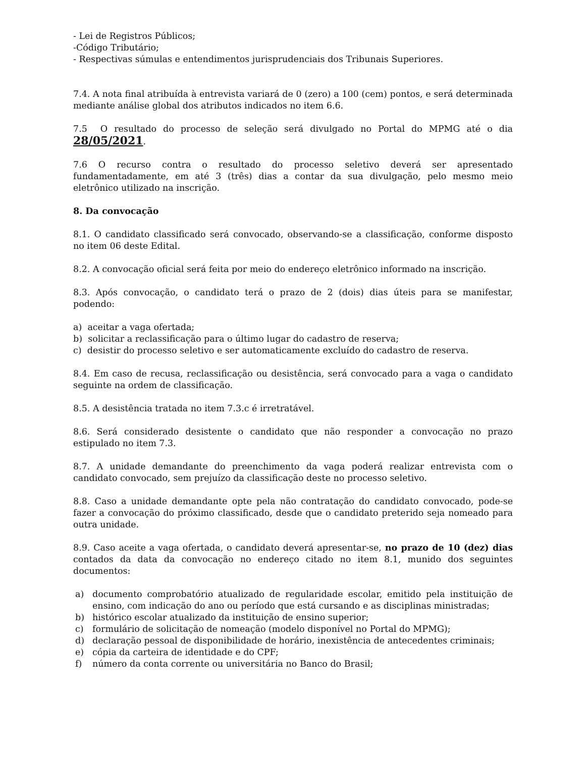- Lei de Registros Públicos;
-Código Tributário;
- Respectivas súmulas e entendimentos jurisprudenciais dos Tribunais Superiores.
7.4. A nota final atribuída à entrevista variará de 0 (zero) a 100 (cem) pontos, e será determinada mediante análise global dos atributos indicados no item 6.6.
7.5 O resultado do processo de seleção será divulgado no Portal do MPMG até o dia 28/05/2021.
7.6 O recurso contra o resultado do processo seletivo deverá ser apresentado fundamentadamente, em até 3 (três) dias a contar da sua divulgação, pelo mesmo meio eletrônico utilizado na inscrição.
8. Da convocação
8.1. O candidato classificado será convocado, observando-se a classificação, conforme disposto no item 06 deste Edital.
8.2. A convocação oficial será feita por meio do endereço eletrônico informado na inscrição.
8.3. Após convocação, o candidato terá o prazo de 2 (dois) dias úteis para se manifestar, podendo:
a) aceitar a vaga ofertada;
b) solicitar a reclassificação para o último lugar do cadastro de reserva;
c) desistir do processo seletivo e ser automaticamente excluído do cadastro de reserva.
8.4. Em caso de recusa, reclassificação ou desistência, será convocado para a vaga o candidato seguinte na ordem de classificação.
8.5. A desistência tratada no item 7.3.c é irretratável.
8.6. Será considerado desistente o candidato que não responder a convocação no prazo estipulado no item 7.3.
8.7. A unidade demandante do preenchimento da vaga poderá realizar entrevista com o candidato convocado, sem prejuízo da classificação deste no processo seletivo.
8.8. Caso a unidade demandante opte pela não contratação do candidato convocado, pode-se fazer a convocação do próximo classificado, desde que o candidato preterido seja nomeado para outra unidade.
8.9. Caso aceite a vaga ofertada, o candidato deverá apresentar-se, no prazo de 10 (dez) dias contados da data da convocação no endereço citado no item 8.1, munido dos seguintes documentos:
a) documento comprobatório atualizado de regularidade escolar, emitido pela instituição de ensino, com indicação do ano ou período que está cursando e as disciplinas ministradas;
b) histórico escolar atualizado da instituição de ensino superior;
c) formulário de solicitação de nomeação (modelo disponível no Portal do MPMG);
d) declaração pessoal de disponibilidade de horário, inexistência de antecedentes criminais;
e) cópia da carteira de identidade e do CPF;
f) número da conta corrente ou universitária no Banco do Brasil;